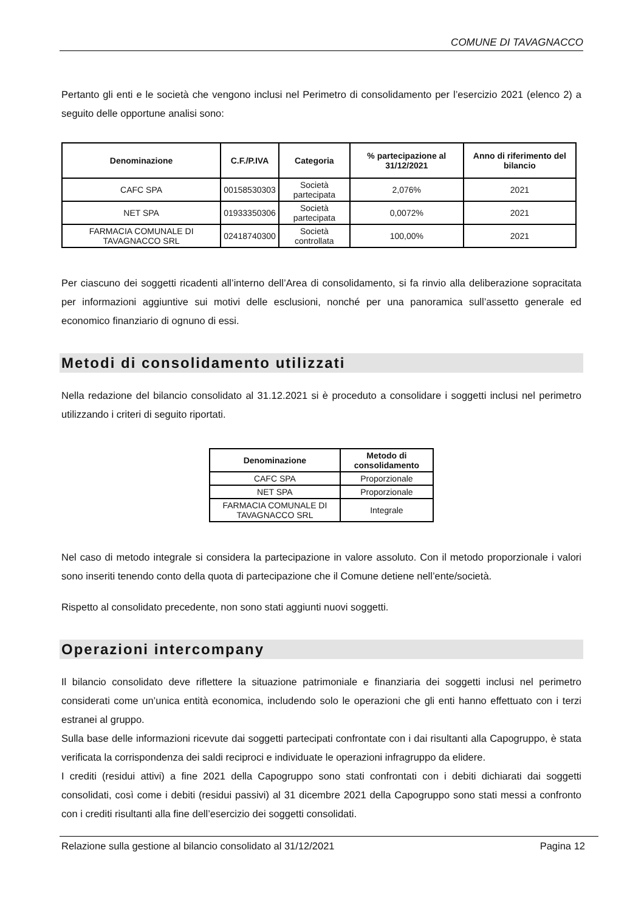COMUNE DI TAVAGNACCO
Pertanto gli enti e le società che vengono inclusi nel Perimetro di consolidamento per l’esercizio 2021 (elenco 2) a seguito delle opportune analisi sono:
| Denominazione | C.F./P.IVA | Categoria | % partecipazione al 31/12/2021 | Anno di riferimento del bilancio |
| --- | --- | --- | --- | --- |
| CAFC SPA | 00158530303 | Società partecipata | 2,076% | 2021 |
| NET SPA | 01933350306 | Società partecipata | 0,0072% | 2021 |
| FARMACIA COMUNALE DI TAVAGNACCO SRL | 02418740300 | Società controllata | 100,00% | 2021 |
Per ciascuno dei soggetti ricadenti all’interno dell’Area di consolidamento, si fa rinvio alla deliberazione sopracitata per informazioni aggiuntive sui motivi delle esclusioni, nonché per una panoramica sull’assetto generale ed economico finanziario di ognuno di essi.
Metodi di consolidamento utilizzati
Nella redazione del bilancio consolidato al 31.12.2021 si è proceduto a consolidare i soggetti inclusi nel perimetro utilizzando i criteri di seguito riportati.
| Denominazione | Metodo di consolidamento |
| --- | --- |
| CAFC SPA | Proporzionale |
| NET SPA | Proporzionale |
| FARMACIA COMUNALE DI TAVAGNACCO SRL | Integrale |
Nel caso di metodo integrale si considera la partecipazione in valore assoluto. Con il metodo proporzionale i valori sono inseriti tenendo conto della quota di partecipazione che il Comune detiene nell’ente/società.
Rispetto al consolidato precedente, non sono stati aggiunti nuovi soggetti.
Operazioni intercompany
Il bilancio consolidato deve riflettere la situazione patrimoniale e finanziaria dei soggetti inclusi nel perimetro considerati come un’unica entità economica, includendo solo le operazioni che gli enti hanno effettuato con i terzi estranei al gruppo.
Sulla base delle informazioni ricevute dai soggetti partecipati confrontate con i dai risultanti alla Capogruppo, è stata verificata la corrispondenza dei saldi reciproci e individuate le operazioni infragruppo da elidere.
I crediti (residui attivi) a fine 2021 della Capogruppo sono stati confrontati con i debiti dichiarati dai soggetti consolidati, così come i debiti (residui passivi) al 31 dicembre 2021 della Capogruppo sono stati messi a confronto con i crediti risultanti alla fine dell’esercizio dei soggetti consolidati.
Relazione sulla gestione al bilancio consolidato al 31/12/2021 Pagina 12